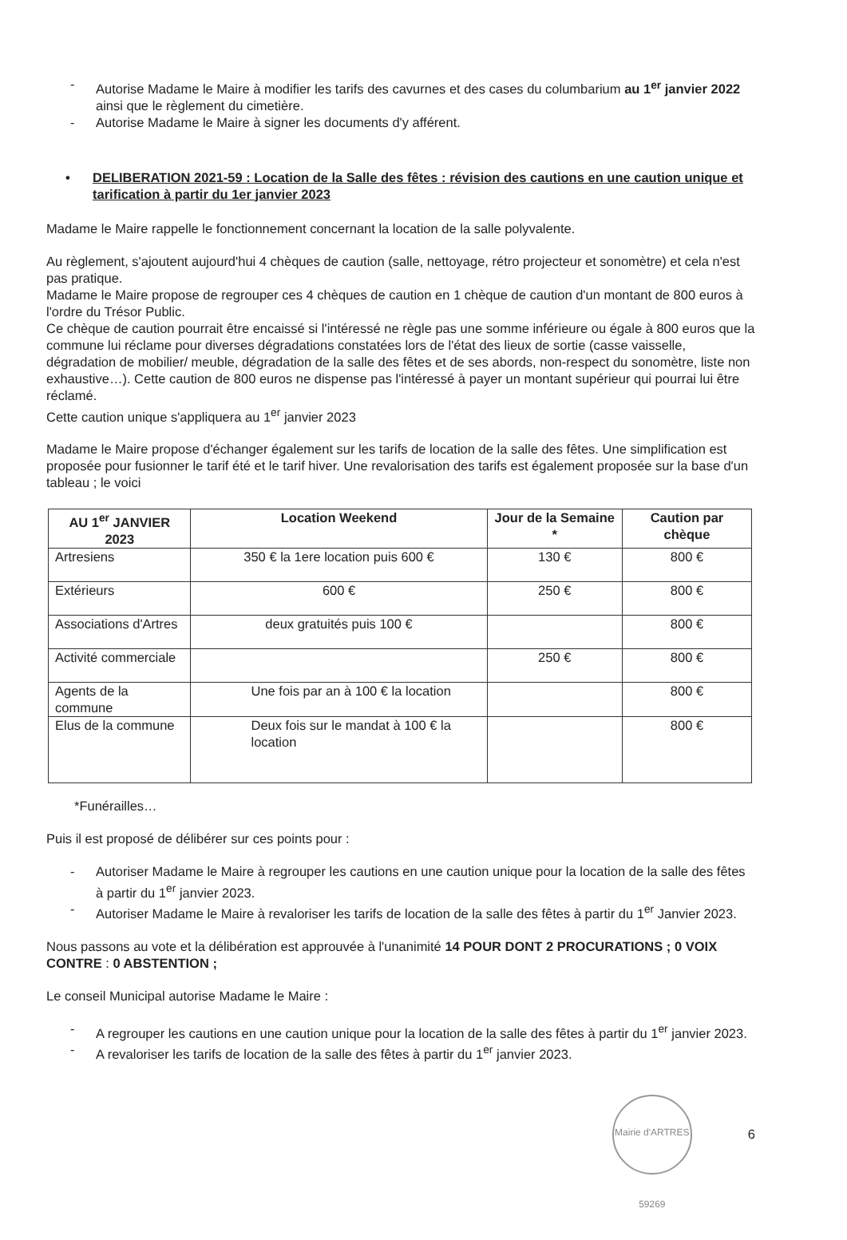- Autorise Madame le Maire à modifier les tarifs des cavurnes et des cases du columbarium au 1<sup>er</sup> janvier 2022 ainsi que le règlement du cimetière.
- Autorise Madame le Maire à signer les documents d'y afférent.
• DELIBERATION 2021-59 : Location de la Salle des fêtes : révision des cautions en une caution unique et tarification à partir du 1er janvier 2023
Madame le Maire rappelle le fonctionnement concernant la location de la salle polyvalente.
Au règlement, s'ajoutent aujourd'hui 4 chèques de caution (salle, nettoyage, rétro projecteur et sonomètre) et cela n'est pas pratique.
Madame le Maire propose de regrouper ces 4 chèques de caution en 1 chèque de caution d'un montant de 800 euros à l'ordre du Trésor Public.
Ce chèque de caution pourrait être encaissé si l'intéressé ne règle pas une somme inférieure ou égale à 800 euros que la commune lui réclame pour diverses dégradations constatées lors de l'état des lieux de sortie (casse vaisselle, dégradation de mobilier/ meuble, dégradation de la salle des fêtes et de ses abords, non-respect du sonomètre, liste non exhaustive…). Cette caution de 800 euros ne dispense pas l'intéressé à payer un montant supérieur qui pourrai lui être réclamé.
Cette caution unique s'appliquera au 1<sup>er</sup> janvier 2023
Madame le Maire propose d'échanger également sur les tarifs de location de la salle des fêtes. Une simplification est proposée pour fusionner le tarif été et le tarif hiver. Une revalorisation des tarifs est également proposée sur la base d'un tableau ; le voici
| AU 1<sup>er</sup> JANVIER 2023 | Location Weekend | Jour de la Semaine * | Caution par chèque |
| --- | --- | --- | --- |
| Artresiens | 350 € la 1ere location puis 600 € | 130 € | 800 € |
| Extérieurs | 600 € | 250 € | 800 € |
| Associations d'Artres | deux gratuités puis 100 € | | 800 € |
| Activité commerciale | | 250 € | 800 € |
| Agents de la commune | Une fois par an à 100 € la location | | 800 € |
| Elus de la commune | Deux fois sur le mandat à 100 € la location | | 800 € |
*Funérailles…
Puis il est proposé de délibérer sur ces points pour :
- Autoriser Madame le Maire à regrouper les cautions en une caution unique pour la location de la salle des fêtes à partir du 1<sup>er</sup> janvier 2023.
- Autoriser Madame le Maire à revaloriser les tarifs de location de la salle des fêtes à partir du 1<sup>er</sup> Janvier 2023.
Nous passons au vote et la délibération est approuvée à l'unanimité 14 POUR DONT 2 PROCURATIONS ; 0 VOIX CONTRE : 0 ABSTENTION ;
Le conseil Municipal autorise Madame le Maire :
- A regrouper les cautions en une caution unique pour la location de la salle des fêtes à partir du 1<sup>er</sup> janvier 2023.
- A revaloriser les tarifs de location de la salle des fêtes à partir du 1<sup>er</sup> janvier 2023.
Mairie d'ARTRES 59269
6